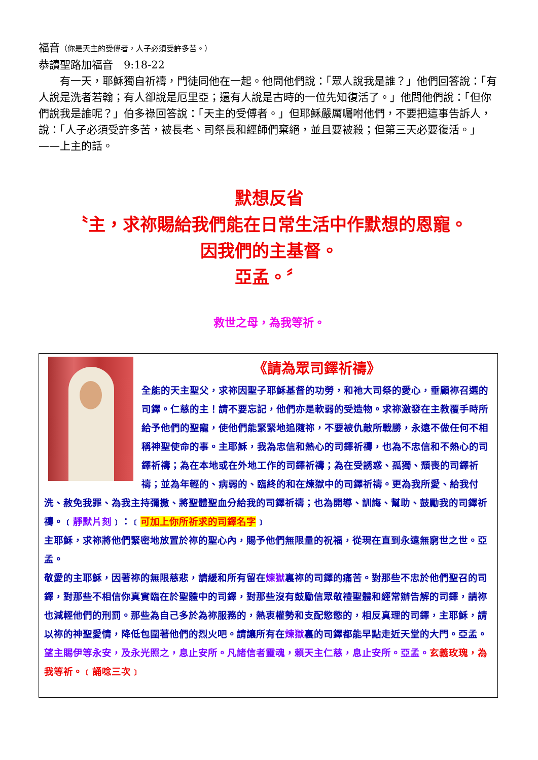福音（你是天主的受傅者，人子必須受許多苦。）
恭讀聖路加福音　9:18-22
　　有一天，耶穌獨自祈禱，門徒同他在一起。他問他們說：「眾人說我是誰？」他們回答說：「有人說是洗者若翰；有人卻說是厄里亞；還有人說是古時的一位先知復活了。」他問他們說：「但你們說我是誰呢？」伯多祿回答說：「天主的受傅者。」但耶穌嚴厲囑咐他們，不要把這事告訴人，說：「人子必須受許多苦，被長老、司祭長和經師們棄絕，並且要被殺；但第三天必要復活。」——上主的話。
默想反省
〝主，求祢賜給我們能在日常生活中作默想的恩寵。
因我們的主基督。
亞孟。〞
救世之母，為我等祈。
《請為眾司鐸祈禱》
全能的天主聖父，求祢因聖子耶穌基督的功勞，和祂大司祭的愛心，垂顧祢召選的司鐸。仁慈的主！請不要忘記，他們亦是軟弱的受造物。求祢激發在主教覆手時所給予他們的聖寵，使他們能緊緊地追隨祢，不要被仇敵所戰勝，永遠不做任何不相稱神聖使命的事。主耶穌，我為忠信和熱心的司鐸祈禱，也為不忠信和不熱心的司鐸祈禱；為在本地或在外地工作的司鐸祈禱；為在受誘惑、孤獨、頹喪的司鐸祈禱；並為年輕的、病弱的、臨終的和在煉獄中的司鐸祈禱。更為我所愛、給我付洗、赦免我罪、為我主持彌撒、將聖體聖血分給我的司鐸祈禱；也為開導、訓誨、幫助、鼓勵我的司鐸祈禱。﹝靜默片刻﹞：﹝可加上你所祈求的司鐸名字﹞
主耶穌，求祢將他們緊密地放置於祢的聖心內，賜予他們無限量的祝福，從現在直到永遠無窮世之世。亞孟。
敬愛的主耶穌，因著祢的無限慈悲，請緩和所有留在煉獄裏祢的司鐸的痛苦。對那些不忠於他們聖召的司鐸，對那些不相信你真實臨在於聖體中的司鐸，對那些沒有鼓勵信眾敬禮聖體和經常辦告解的司鐸，請祢也減輕他們的刑罰。那些為自己多於為祢服務的，熱衷權勢和支配慾慾的，相反真理的司鐸，主耶穌，請以祢的神聖愛情，降低包圍著他們的烈火吧。請讓所有在煉獄裏的司鐸都能早點走近天堂的大門。亞孟。望主賜伊等永安，及永光照之，息止安所。凡諸信者靈魂，賴天主仁慈，息止安所。亞孟。玄義玫瑰，為我等祈。﹝誦唸三次﹞